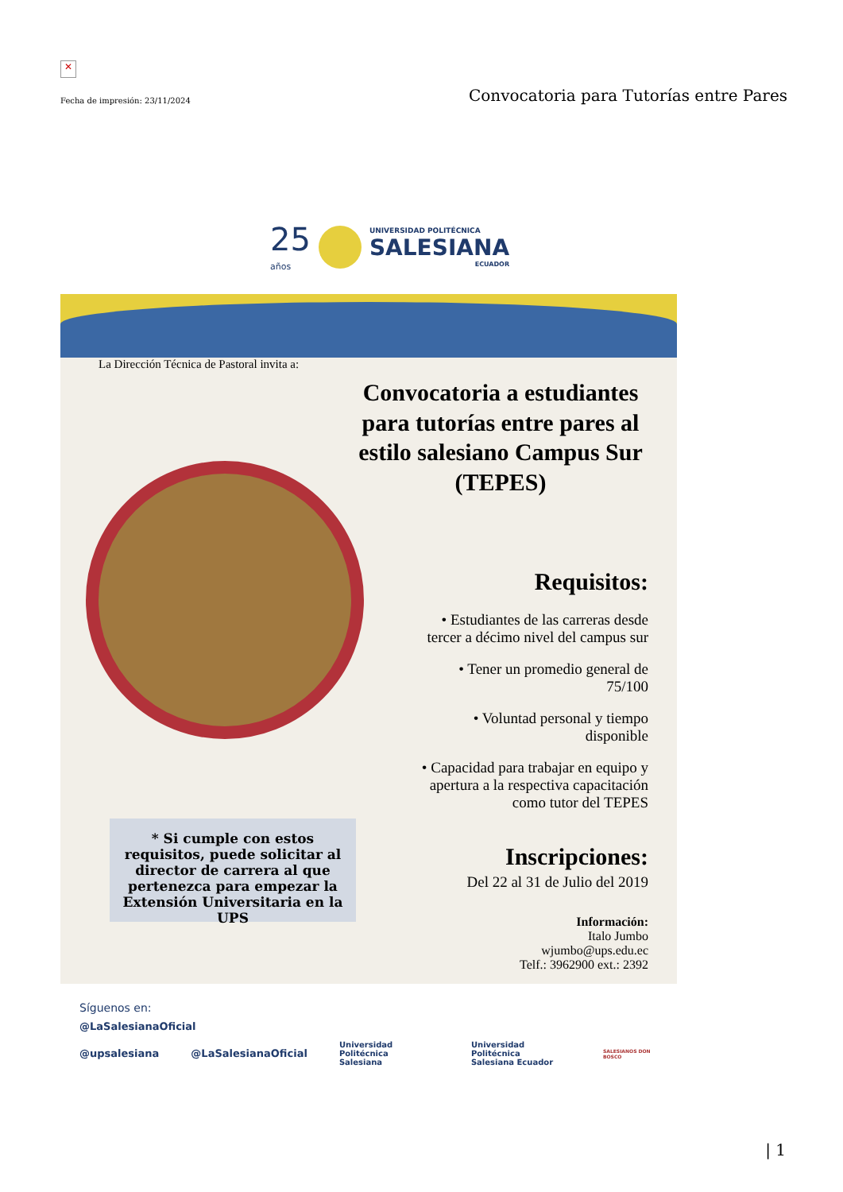✕
Fecha de impresión: 23/11/2024 Convocatoria para Tutorías entre Pares
25
años
UNIVERSIDAD POLITÉCNICA
SALESIANA
ECUADOR
La Dirección Técnica de Pastoral invita a:
Convocatoria a estudiantes para tutorías entre pares al estilo salesiano Campus Sur (TEPES)
Requisitos:
• Estudiantes de las carreras desde tercer a décimo nivel del campus sur
• Tener un promedio general de 75/100
• Voluntad personal y tiempo disponible
• Capacidad para trabajar en equipo y apertura a la respectiva capacitación como tutor del TEPES
Inscripciones:
Del 22 al 31 de Julio del 2019
Información:
Italo Jumbo
wjumbo@ups.edu.ec
Telf.: 3962900 ext.: 2392
* Si cumple con estos requisitos, puede solicitar al director de carrera al que pertenezca para empezar la Extensión Universitaria en la UPS
Síguenos en:
@LaSalesianaOficial
@upsalesiana @LaSalesianaOficial Universidad Politécnica
Salesiana Universidad Politécnica
Salesiana Ecuador SALESIANOS DON BOSCO
| 1